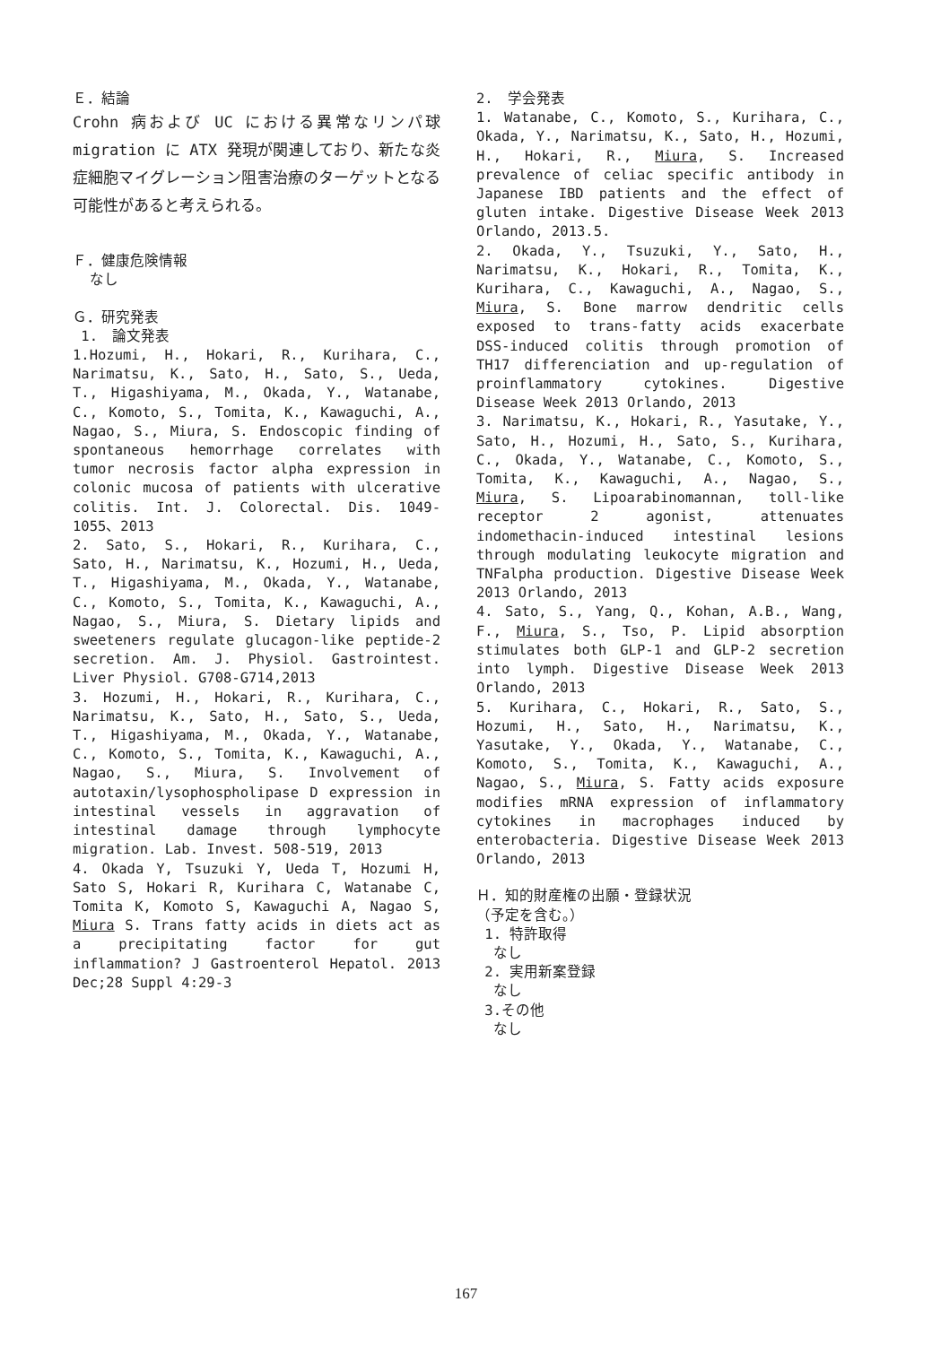Ｅ．結論
Crohn 病および UC における異常なリンパ球 migration に ATX 発現が関連しており、新たな炎症細胞マイグレーション阻害治療のターゲットとなる可能性があると考えられる。
Ｆ．健康危険情報
なし
Ｇ．研究発表
1.　論文発表
1.Hozumi, H., Hokari, R., Kurihara, C., Narimatsu, K., Sato, H., Sato, S., Ueda, T., Higashiyama, M., Okada, Y., Watanabe, C., Komoto, S., Tomita, K., Kawaguchi, A., Nagao, S., Miura, S. Endoscopic finding of spontaneous hemorrhage correlates with tumor necrosis factor alpha expression in colonic mucosa of patients with ulcerative colitis. Int. J. Colorectal. Dis. 1049-1055、2013
2. Sato, S., Hokari, R., Kurihara, C., Sato, H., Narimatsu, K., Hozumi, H., Ueda, T., Higashiyama, M., Okada, Y., Watanabe, C., Komoto, S., Tomita, K., Kawaguchi, A., Nagao, S., Miura, S. Dietary lipids and sweeteners regulate glucagon-like peptide-2 secretion. Am. J. Physiol. Gastrointest. Liver Physiol. G708-G714,2013
3. Hozumi, H., Hokari, R., Kurihara, C., Narimatsu, K., Sato, H., Sato, S., Ueda, T., Higashiyama, M., Okada, Y., Watanabe, C., Komoto, S., Tomita, K., Kawaguchi, A., Nagao, S., Miura, S. Involvement of autotaxin/lysophospholipase D expression in intestinal vessels in aggravation of intestinal damage through lymphocyte migration. Lab. Invest. 508-519, 2013
4. Okada Y, Tsuzuki Y, Ueda T, Hozumi H, Sato S, Hokari R, Kurihara C, Watanabe C, Tomita K, Komoto S, Kawaguchi A, Nagao S, Miura S. Trans fatty acids in diets act as a precipitating factor for gut inflammation? J Gastroenterol Hepatol. 2013 Dec;28 Suppl 4:29-3
2.　学会発表
1. Watanabe, C., Komoto, S., Kurihara, C., Okada, Y., Narimatsu, K., Sato, H., Hozumi, H., Hokari, R., Miura, S. Increased prevalence of celiac specific antibody in Japanese IBD patients and the effect of gluten intake. Digestive Disease Week 2013 Orlando, 2013.5.
2. Okada, Y., Tsuzuki, Y., Sato, H., Narimatsu, K., Hokari, R., Tomita, K., Kurihara, C., Kawaguchi, A., Nagao, S., Miura, S. Bone marrow dendritic cells exposed to trans-fatty acids exacerbate DSS-induced colitis through promotion of TH17 differenciation and up-regulation of proinflammatory cytokines. Digestive Disease Week 2013 Orlando, 2013
3. Narimatsu, K., Hokari, R., Yasutake, Y., Sato, H., Hozumi, H., Sato, S., Kurihara, C., Okada, Y., Watanabe, C., Komoto, S., Tomita, K., Kawaguchi, A., Nagao, S., Miura, S. Lipoarabinomannan, toll-like receptor 2 agonist, attenuates indomethacin-induced intestinal lesions through modulating leukocyte migration and TNFalpha production. Digestive Disease Week 2013 Orlando, 2013
4. Sato, S., Yang, Q., Kohan, A.B., Wang, F., Miura, S., Tso, P. Lipid absorption stimulates both GLP-1 and GLP-2 secretion into lymph. Digestive Disease Week 2013 Orlando, 2013
5. Kurihara, C., Hokari, R., Sato, S., Hozumi, H., Sato, H., Narimatsu, K., Yasutake, Y., Okada, Y., Watanabe, C., Komoto, S., Tomita, K., Kawaguchi, A., Nagao, S., Miura, S. Fatty acids exposure modifies mRNA expression of inflammatory cytokines in macrophages induced by enterobacteria. Digestive Disease Week 2013 Orlando, 2013
Ｈ．知的財産権の出願・登録状況
（予定を含む。）
1. 特許取得
なし
2. 実用新案登録
なし
3.その他
なし
167